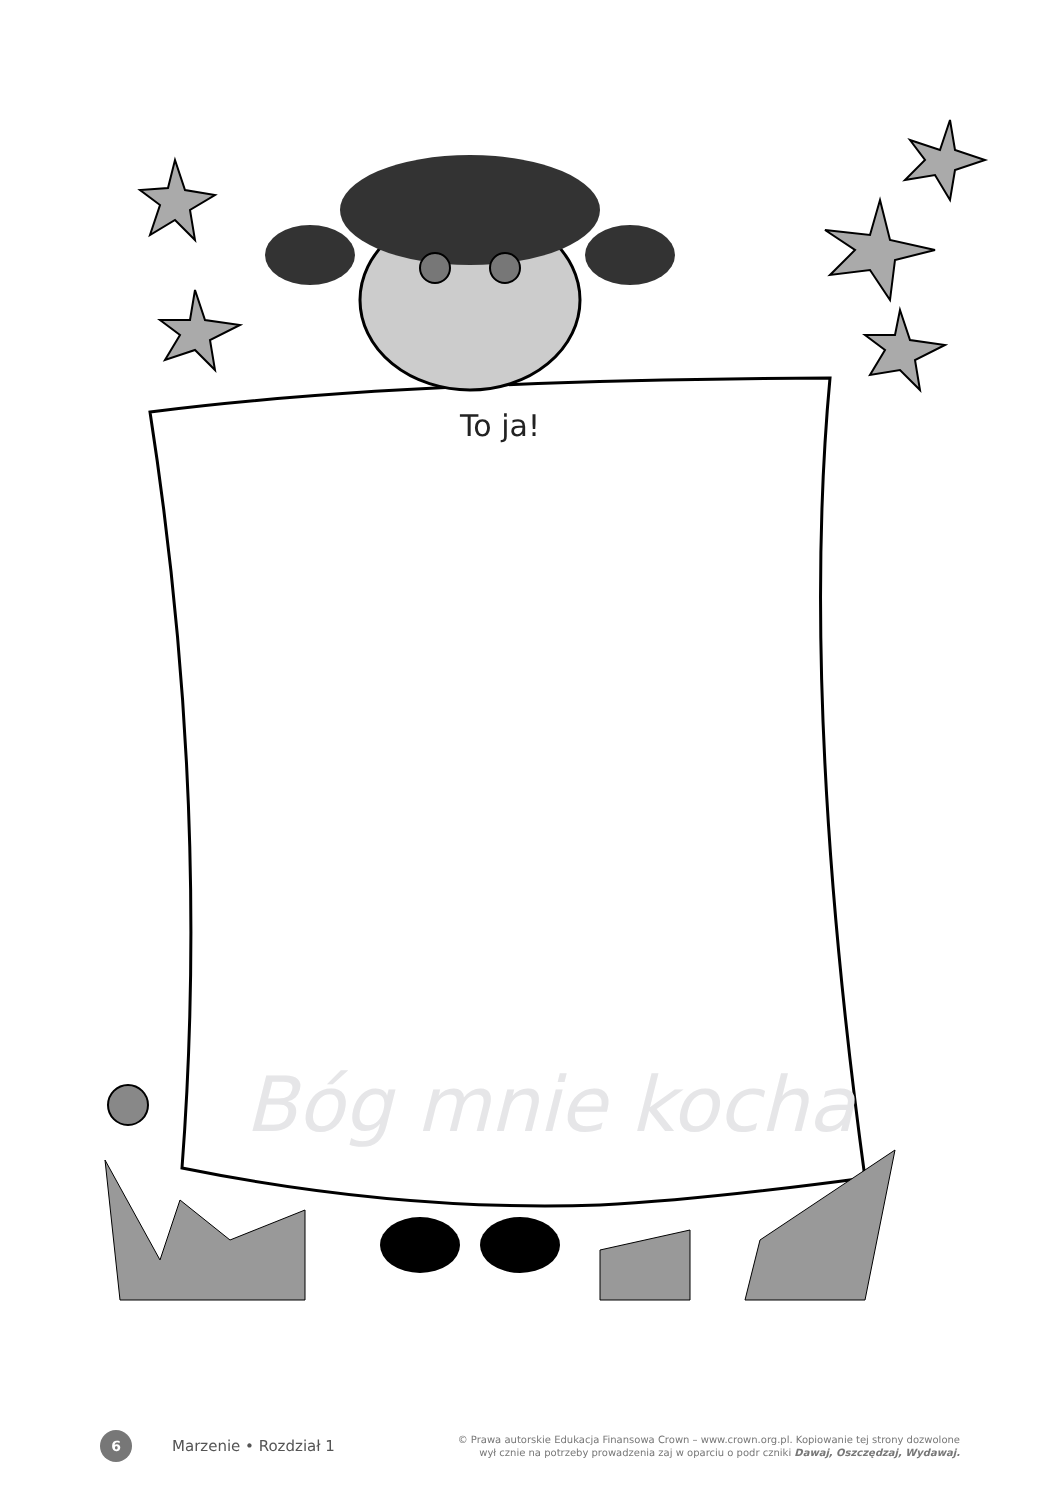To ja!
Bóg mnie kocha
6
Marzenie • Rozdział 1
© Prawa autorskie Edukacja Finansowa Crown – www.crown.org.pl. Kopiowanie tej strony dozwolone
wył cznie na potrzeby prowadzenia zaj w oparciu o podr czniki Dawaj, Oszczędzaj, Wydawaj.